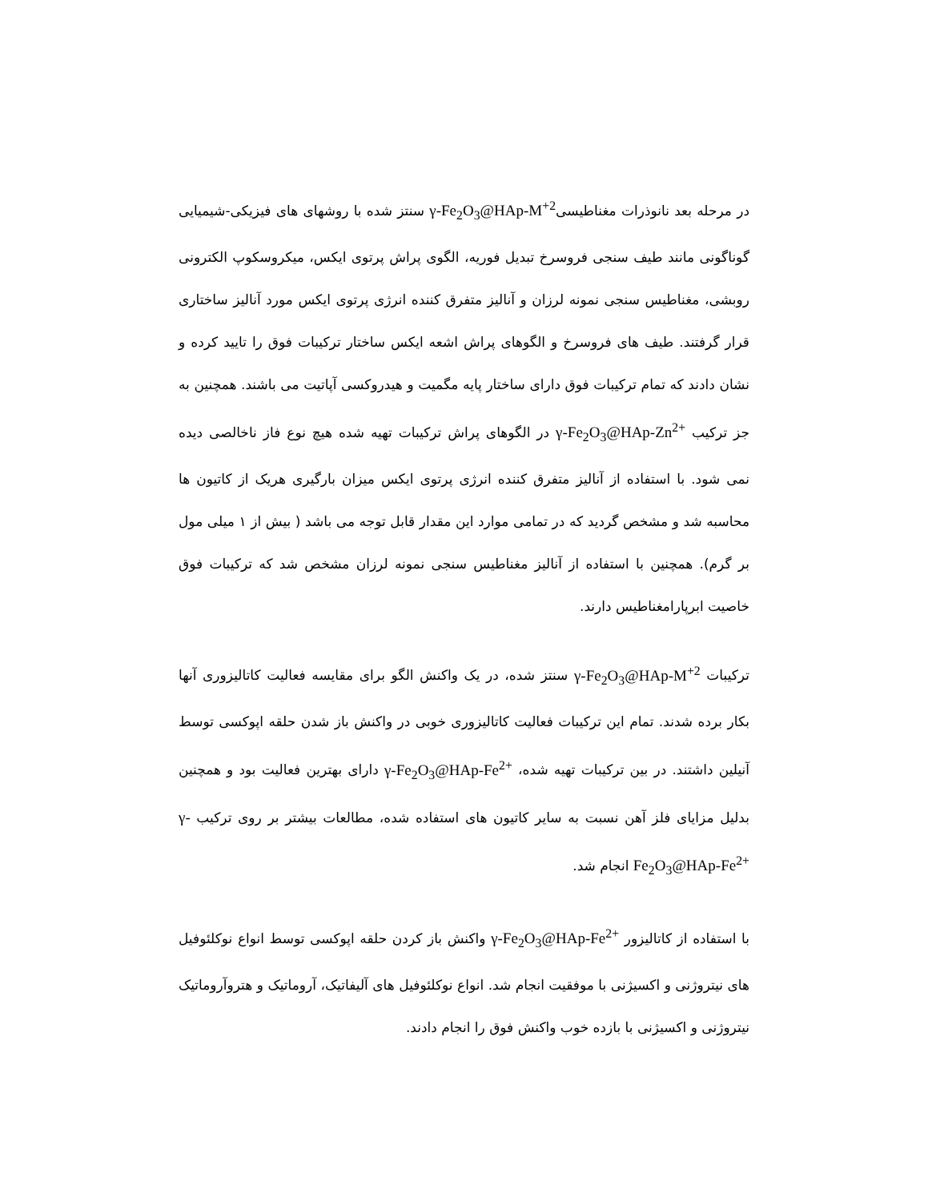در مرحله بعد نانوذرات مغناطیسیγ-Fe<sub>2</sub>O<sub>3</sub>@HAp-M<sup>+2</sup> سنتز شده با روشهای های فیزیکی-شیمیایی گوناگونی مانند طیف سنجی فروسرخ تبدیل فوریه، الگوی پراش پرتوی ایکس، میکروسکوپ الکترونی روبشی، مغناطیس سنجی نمونه لرزان و آنالیز متفرق کننده انرژی پرتوی ایکس مورد آنالیز ساختاری قرار گرفتند. طیف های فروسرخ و الگوهای پراش اشعه ایکس ساختار ترکیبات فوق را تایید کرده و نشان دادند که تمام ترکیبات فوق دارای ساختار پایه مگمیت و هیدروکسی آپاتیت می باشند. همچنین به جز ترکیب γ-Fe<sub>2</sub>O<sub>3</sub>@HAp-Zn<sup>2+</sup> در الگوهای پراش ترکیبات تهیه شده هیچ نوع فاز ناخالصی دیده نمی شود. با استفاده از آنالیز متفرق کننده انرژی پرتوی ایکس میزان بارگیری هریک از کاتیون ها محاسبه شد و مشخص گردید که در تمامی موارد این مقدار قابل توجه می باشد ( بیش از ۱ میلی مول بر گرم). همچنین با استفاده از آنالیز مغناطیس سنجی نمونه لرزان مشخص شد که ترکیبات فوق خاصیت ابرپارامغناطیس دارند.
ترکیبات γ-Fe<sub>2</sub>O<sub>3</sub>@HAp-M<sup>+2</sup> سنتز شده، در یک واکنش الگو برای مقایسه فعالیت کاتالیزوری آنها بکار برده شدند. تمام این ترکیبات فعالیت کاتالیزوری خوبی در واکنش باز شدن حلقه اپوکسی توسط آنیلین داشتند. در بین ترکیبات تهیه شده، γ-Fe<sub>2</sub>O<sub>3</sub>@HAp-Fe<sup>2+</sup> دارای بهترین فعالیت بود و همچنین بدلیل مزایای فلز آهن نسبت به سایر کاتیون های استفاده شده، مطالعات بیشتر بر روی ترکیب γ-Fe<sub>2</sub>O<sub>3</sub>@HAp-Fe<sup>2+</sup> انجام شد.
با استفاده از کاتالیزور γ-Fe<sub>2</sub>O<sub>3</sub>@HAp-Fe<sup>2+</sup> واکنش باز کردن حلقه اپوکسی توسط انواع نوکلئوفیل های نیتروژنی و اکسیژنی با موفقیت انجام شد. انواع نوکلئوفیل های آلیفاتیک، آروماتیک و هتروآروماتیک نیتروژنی و اکسیژنی با بازده خوب واکنش فوق را انجام دادند.